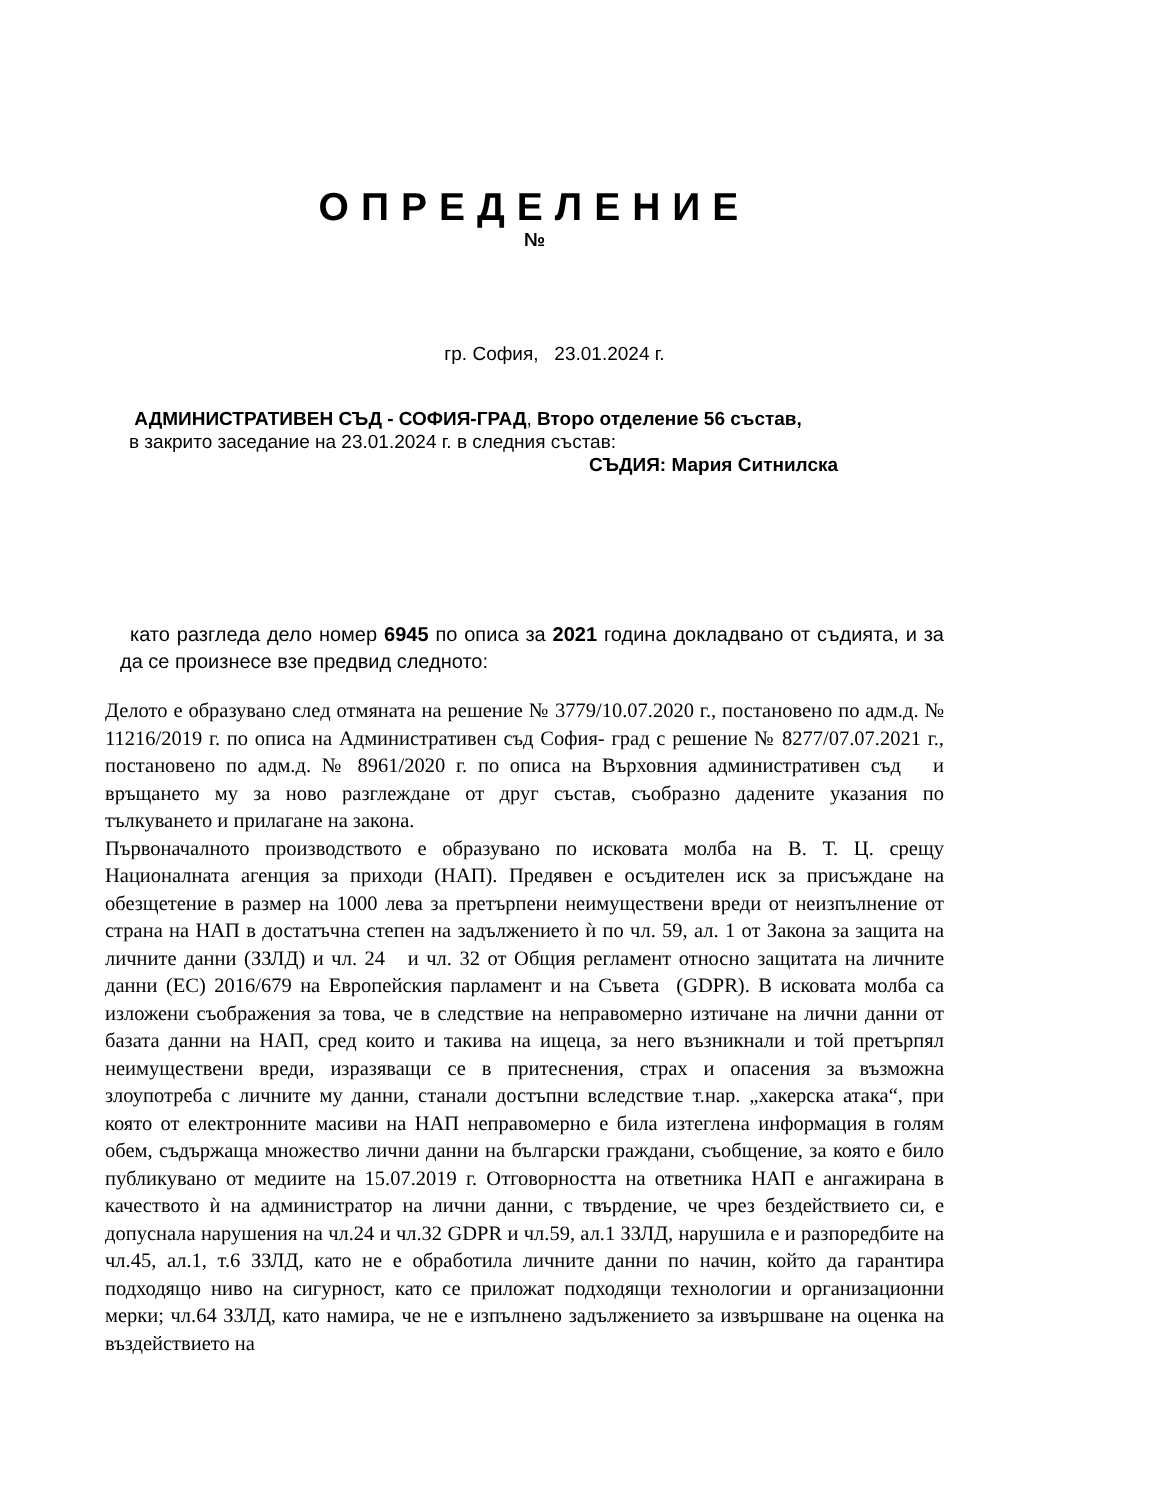ОПРЕДЕЛЕНИЕ
№
гр. София, 23.01.2024 г.
АДМИНИСТРАТИВЕН СЪД - СОФИЯ-ГРАД, Второ отделение 56 състав,
в закрито заседание на 23.01.2024 г. в следния състав:
СЪДИЯ: Мария Ситнилска
като разгледа дело номер 6945 по описа за 2021 година докладвано от съдията, и за да се произнесе взе предвид следното:
Делото е образувано след отмяната на решение № 3779/10.07.2020 г., постановено по адм.д. № 11216/2019 г. по описа на Административен съд София- град с решение № 8277/07.07.2021 г., постановено по адм.д. № 8961/2020 г. по описа на Върховния административен съд и връщането му за ново разглеждане от друг състав, съобразно дадените указания по тълкуването и прилагане на закона.
Първоначалното производството е образувано по исковата молба на В. Т. Ц. срещу Националната агенция за приходи (НАП). Предявен е осъдителен иск за присъждане на обезщетение в размер на 1000 лева за претърпени неимуществени вреди от неизпълнение от страна на НАП в достатъчна степен на задължението ѝ по чл. 59, ал. 1 от Закона за защита на личните данни (ЗЗЛД) и чл. 24 и чл. 32 от Общия регламент относно защитата на личните данни (ЕС) 2016/679 на Европейския парламент и на Съвета (GDPR). В исковата молба са изложени съображения за това, че в следствие на неправомерно изтичане на лични данни от базата данни на НАП, сред които и такива на ищеца, за него възникнали и той претърпял неимуществени вреди, изразяващи се в притеснения, страх и опасения за възможна злоупотреба с личните му данни, станали достъпни вследствие т.нар. „хакерска атака“, при която от електронните масиви на НАП неправомерно е била изтеглена информация в голям обем, съдържаща множество лични данни на български граждани, съобщение, за която е било публикувано от медиите на 15.07.2019 г. Отговорността на ответника НАП е ангажирана в качеството ѝ на администратор на лични данни, с твърдение, че чрез бездействието си, е допуснала нарушения на чл.24 и чл.32 GDPR и чл.59, ал.1 ЗЗЛД, нарушила е и разпоредбите на чл.45, ал.1, т.6 ЗЗЛД, като не е обработила личните данни по начин, който да гарантира подходящо ниво на сигурност, като се приложат подходящи технологии и организационни мерки; чл.64 ЗЗЛД, като намира, че не е изпълнено задължението за извършване на оценка на въздействието на